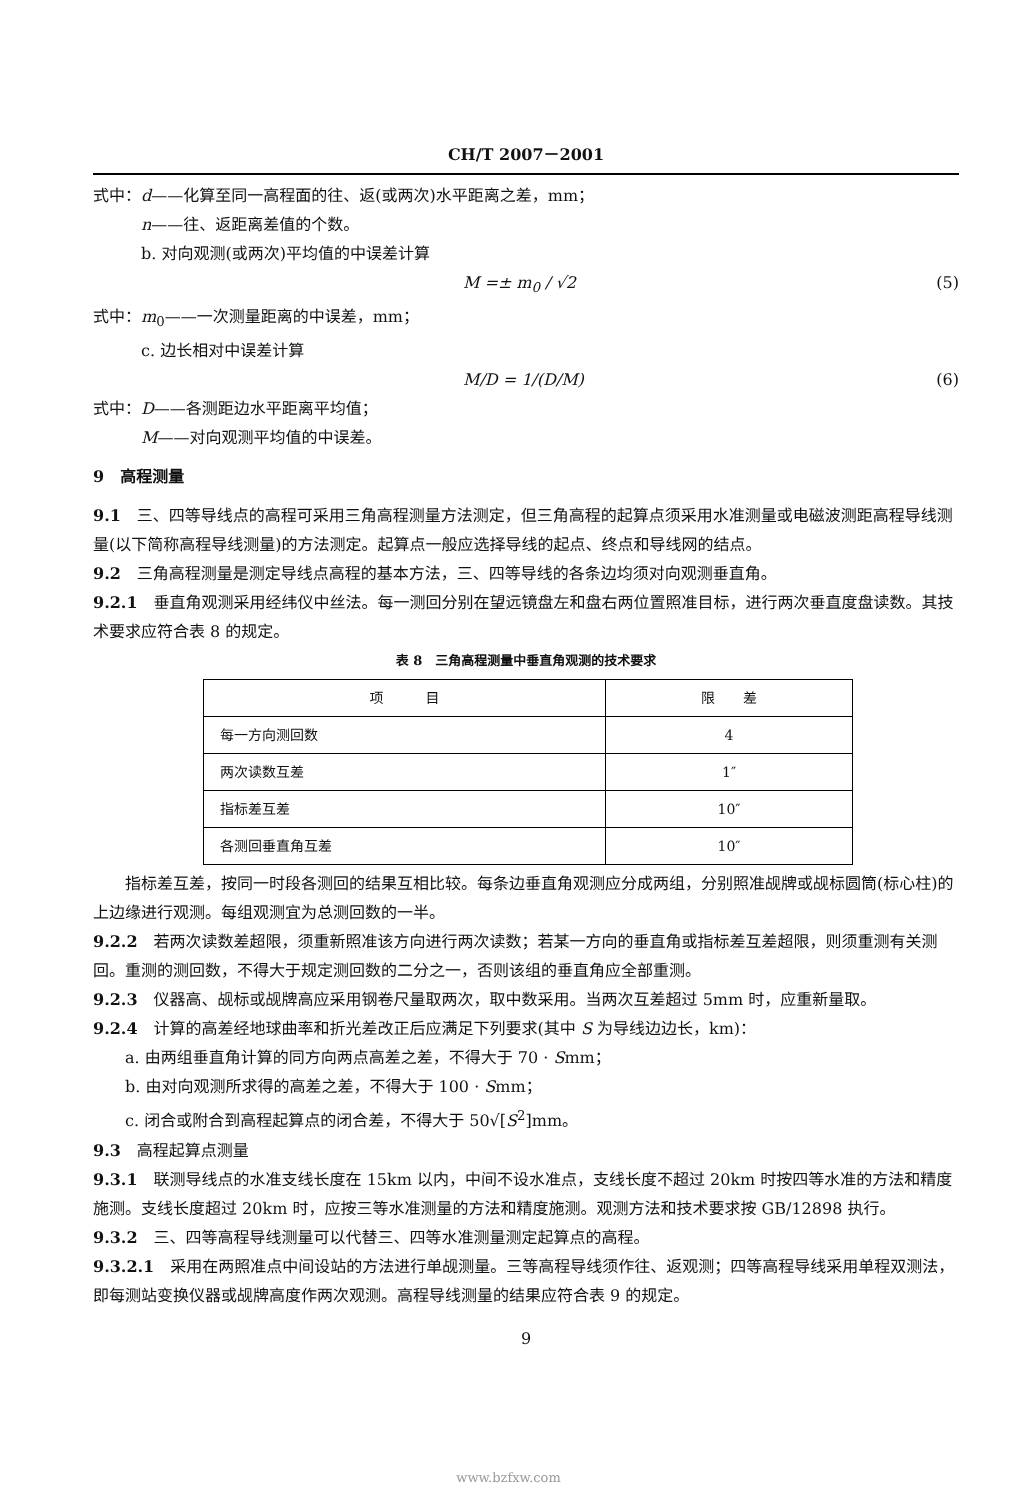CH/T 2007－2001
式中：d——化算至同一高程面的往、返(或两次)水平距离之差，mm；
n——往、返距离差值的个数。
b. 对向观测(或两次)平均值的中误差计算
M =± m<sub>0</sub> / √2 (5)
式中：m<sub>0</sub>——一次测量距离的中误差，mm；
c. 边长相对中误差计算
M/D = 1/(D/M) (6)
式中：D——各测距边水平距离平均值；
M——对向观测平均值的中误差。
9　高程测量
9.1　三、四等导线点的高程可采用三角高程测量方法测定，但三角高程的起算点须采用水准测量或电磁波测距高程导线测量(以下简称高程导线测量)的方法测定。起算点一般应选择导线的起点、终点和导线网的结点。
9.2　三角高程测量是测定导线点高程的基本方法，三、四等导线的各条边均须对向观测垂直角。
9.2.1　垂直角观测采用经纬仪中丝法。每一测回分别在望远镜盘左和盘右两位置照准目标，进行两次垂直度盘读数。其技术要求应符合表 8 的规定。
表 8　三角高程测量中垂直角观测的技术要求
| 项 目 | 限 差 |
| --- | --- |
| 每一方向测回数 | 4 |
| 两次读数互差 | 1″ |
| 指标差互差 | 10″ |
| 各测回垂直角互差 | 10″ |
指标差互差，按同一时段各测回的结果互相比较。每条边垂直角观测应分成两组，分别照准觇牌或觇标圆筒(标心柱)的上边缘进行观测。每组观测宜为总测回数的一半。
9.2.2　若两次读数差超限，须重新照准该方向进行两次读数；若某一方向的垂直角或指标差互差超限，则须重测有关测回。重测的测回数，不得大于规定测回数的二分之一，否则该组的垂直角应全部重测。
9.2.3　仪器高、觇标或觇牌高应采用钢卷尺量取两次，取中数采用。当两次互差超过 5mm 时，应重新量取。
9.2.4　计算的高差经地球曲率和折光差改正后应满足下列要求(其中 S 为导线边边长，km)：
a. 由两组垂直角计算的同方向两点高差之差，不得大于 70 · Smm；
b. 由对向观测所求得的高差之差，不得大于 100 · Smm；
c. 闭合或附合到高程起算点的闭合差，不得大于 50√[S<sup>2</sup>]mm。
9.3　高程起算点测量
9.3.1　联测导线点的水准支线长度在 15km 以内，中间不设水准点，支线长度不超过 20km 时按四等水准的方法和精度施测。支线长度超过 20km 时，应按三等水准测量的方法和精度施测。观测方法和技术要求按 GB/12898 执行。
9.3.2　三、四等高程导线测量可以代替三、四等水准测量测定起算点的高程。
9.3.2.1　采用在两照准点中间设站的方法进行单觇测量。三等高程导线须作往、返观测；四等高程导线采用单程双测法，即每测站变换仪器或觇牌高度作两次观测。高程导线测量的结果应符合表 9 的规定。
9
www.bzfxw.com